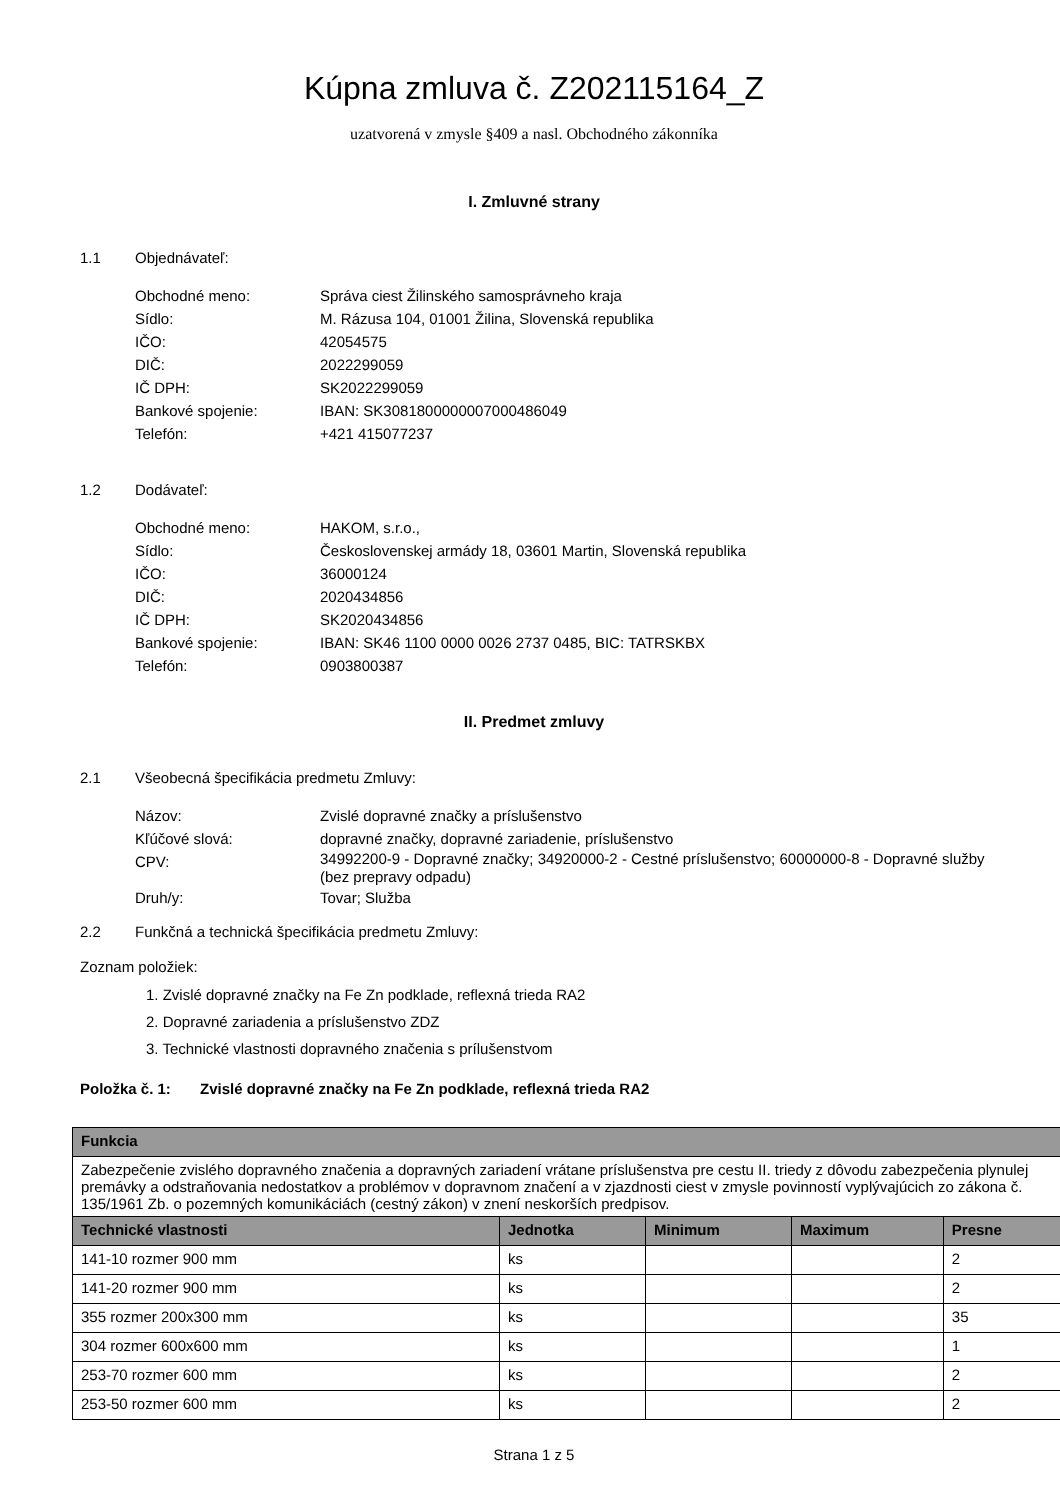Kúpna zmluva č. Z202115164_Z
uzatvorená v zmysle §409 a nasl. Obchodného zákonníka
I. Zmluvné strany
1.1 Objednávateľ:
Obchodné meno: Správa ciest Žilinského samosprávneho kraja
Sídlo: M. Rázusa 104, 01001 Žilina, Slovenská republika
IČO: 42054575
DIČ: 2022299059
IČ DPH: SK2022299059
Bankové spojenie: IBAN: SK3081800000007000486049
Telefón: +421 415077237
1.2 Dodávateľ:
Obchodné meno: HAKOM, s.r.o.,
Sídlo: Československej armády 18, 03601 Martin, Slovenská republika
IČO: 36000124
DIČ: 2020434856
IČ DPH: SK2020434856
Bankové spojenie: IBAN: SK46 1100 0000 0026 2737 0485, BIC: TATRSKBX
Telefón: 0903800387
II. Predmet zmluvy
2.1 Všeobecná špecifikácia predmetu Zmluvy:
Názov: Zvislé dopravné značky a príslušenstvo
Kľúčové slová: dopravné značky, dopravné zariadenie, príslušenstvo
CPV: 34992200-9 - Dopravné značky; 34920000-2 - Cestné príslušenstvo; 60000000-8 - Dopravné služby (bez prepravy odpadu)
Druh/y: Tovar; Služba
2.2 Funkčná a technická špecifikácia predmetu Zmluvy:
Zoznam položiek:
1. Zvislé dopravné značky na Fe Zn podklade, reflexná trieda RA2
2. Dopravné zariadenia a príslušenstvo ZDZ
3. Technické vlastnosti dopravného značenia s prílušenstvom
Položka č. 1: Zvislé dopravné značky na Fe Zn podklade, reflexná trieda RA2
| Funkcia | | | | |
| --- | --- | --- | --- | --- |
| Zabezpečenie zvislého dopravného značenia a dopravných zariadení vrátane príslušenstva pre cestu II. triedy z dôvodu zabezpečenia plynulej premávky a odstraňovania nedostatkov a problémov v dopravnom značení a v zjazdnosti ciest v zmysle povinností vyplývajúcich zo zákona č. 135/1961 Zb. o pozemných komunikáciách (cestný zákon) v znení neskorších predpisov. | | | | |
| Technické vlastnosti | Jednotka | Minimum | Maximum | Presne |
| 141-10 rozmer 900 mm | ks | | | 2 |
| 141-20 rozmer 900 mm | ks | | | 2 |
| 355 rozmer 200x300 mm | ks | | | 35 |
| 304 rozmer 600x600 mm | ks | | | 1 |
| 253-70 rozmer 600 mm | ks | | | 2 |
| 253-50 rozmer 600 mm | ks | | | 2 |
Strana 1 z 5